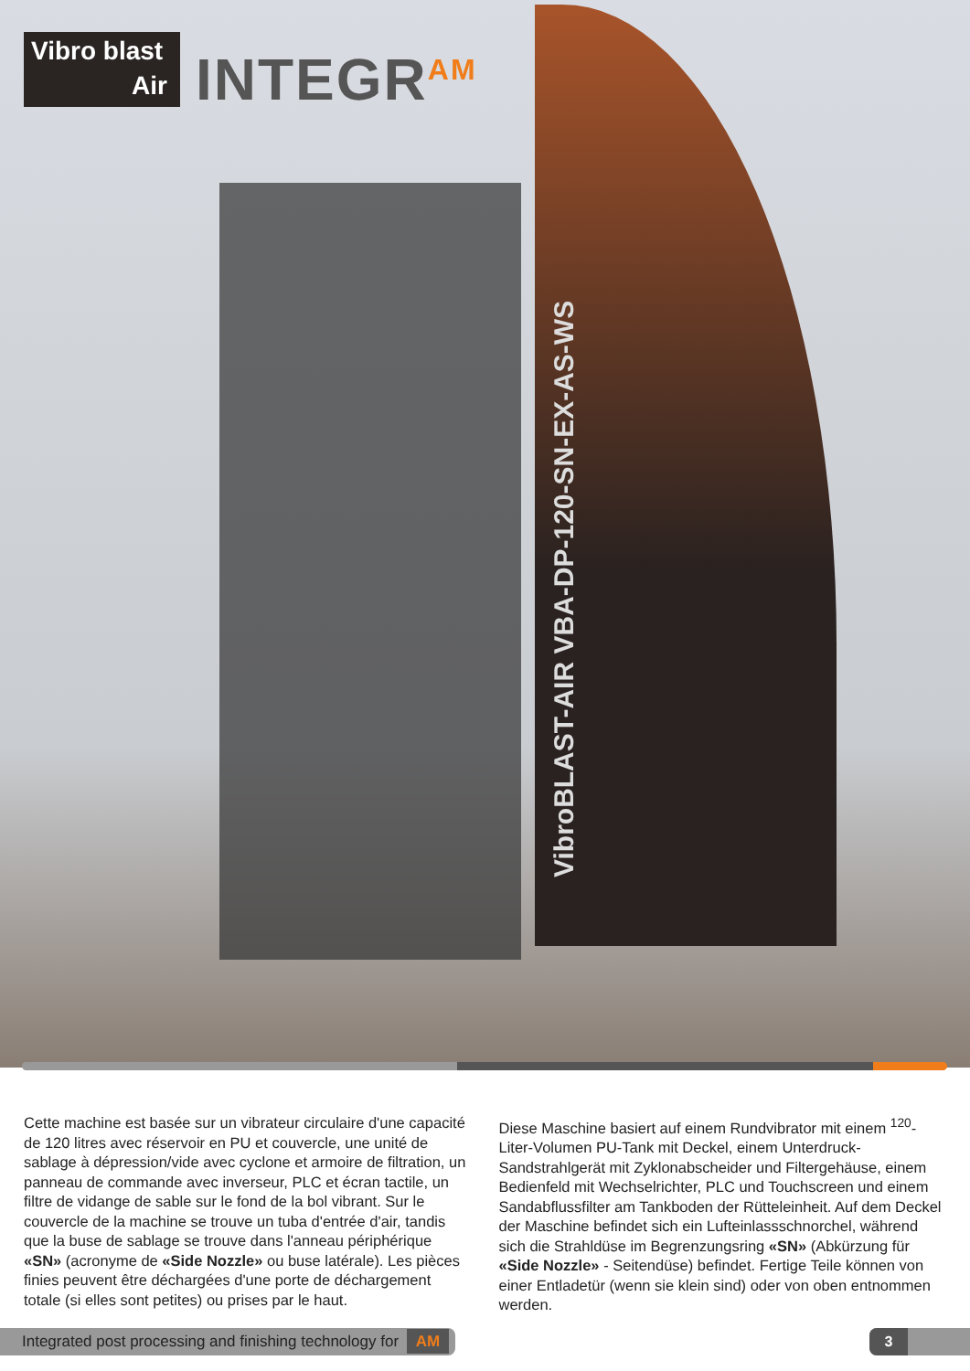VibroBLAST-AIR VBA-DP-120-SN-EX-AS-WS
Vibro blast
Air
INTEGR<sup>AM</sup>
Cette machine est basée sur un vibrateur circulaire d'une capacité de 120 litres avec réservoir en PU et couvercle, une unité de sablage à dépression/vide avec cyclone et armoire de filtration, un panneau de commande avec inverseur, PLC et écran tactile, un filtre de vidange de sable sur le fond de la bol vibrant. Sur le couvercle de la machine se trouve un tuba d'entrée d'air, tandis que la buse de sablage se trouve dans l'anneau périphérique «SN» (acronyme de «Side Nozzle» ou buse latérale). Les pièces finies peuvent être déchargées d'une porte de déchargement totale (si elles sont petites) ou prises par le haut.
Diese Maschine basiert auf einem Rundvibrator mit einem <sup>120</sup>-Liter-Volumen PU-Tank mit Deckel, einem Unterdruck-Sandstrahlgerät mit Zyklonabscheider und Filtergehäuse, einem Bedienfeld mit Wechselrichter, PLC und Touchscreen und einem Sandabflussfilter am Tankboden der Rütteleinheit. Auf dem Deckel der Maschine befindet sich ein Lufteinlassschnorchel, während sich die Strahldüse im Begrenzungsring «SN» (Abkürzung für «Side Nozzle» - Seitendüse) befindet. Fertige Teile können von einer Entladetür (wenn sie klein sind) oder von oben entnommen werden.
Integrated post processing and finishing technology for AM
3